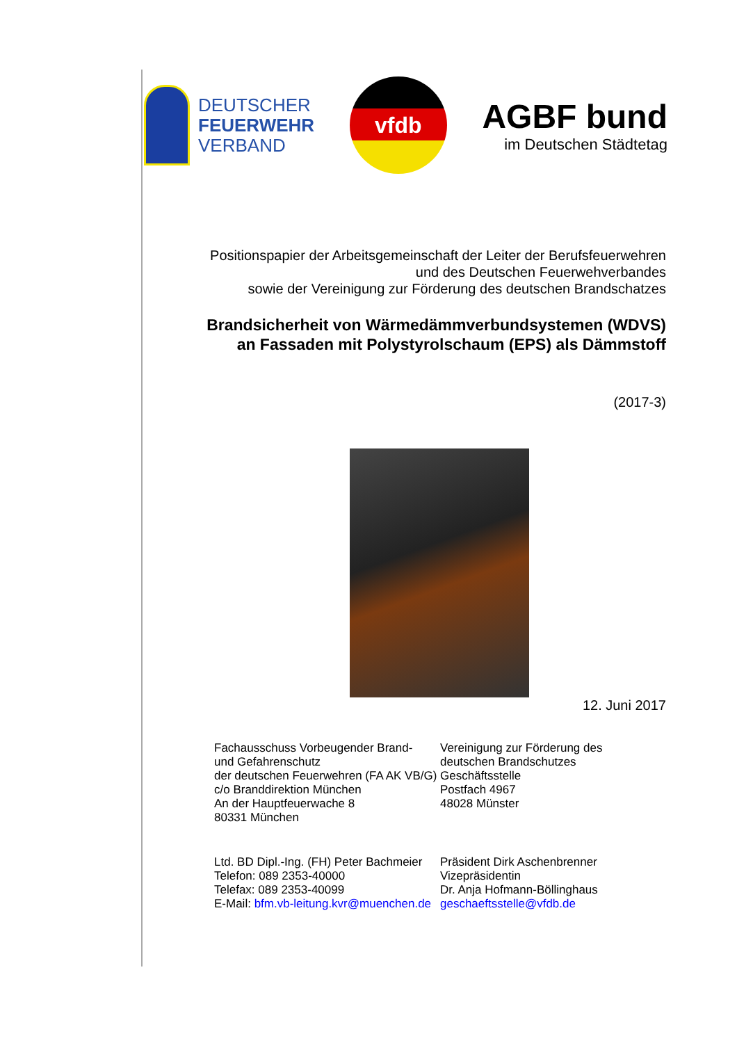DEUTSCHER
FEUERWEHR
VERBAND
vfdb
AGBF bund
im Deutschen Städtetag
Positionspapier der Arbeitsgemeinschaft der Leiter der Berufsfeuerwehren
und des Deutschen Feuerwehverbandes
sowie der Vereinigung zur Förderung des deutschen Brandschatzes
Brandsicherheit von Wärmedämmverbundsystemen (WDVS)
an Fassaden mit Polystyrolschaum (EPS) als Dämmstoff
(2017-3)
12. Juni 2017
Fachausschuss Vorbeugender Brand-
und Gefahrenschutz
der deutschen Feuerwehren (FA AK VB/G)
c/o Branddirektion München
An der Hauptfeuerwache 8
80331 München
Vereinigung zur Förderung des
deutschen Brandschutzes
Geschäftsstelle
Postfach 4967
48028 Münster
Ltd. BD Dipl.-Ing. (FH) Peter Bachmeier
Telefon: 089 2353-40000
Telefax: 089 2353-40099
E-Mail: bfm.vb-leitung.kvr@muenchen.de
Präsident Dirk Aschenbrenner
Vizepräsidentin
Dr. Anja Hofmann-Böllinghaus
geschaeftsstelle@vfdb.de